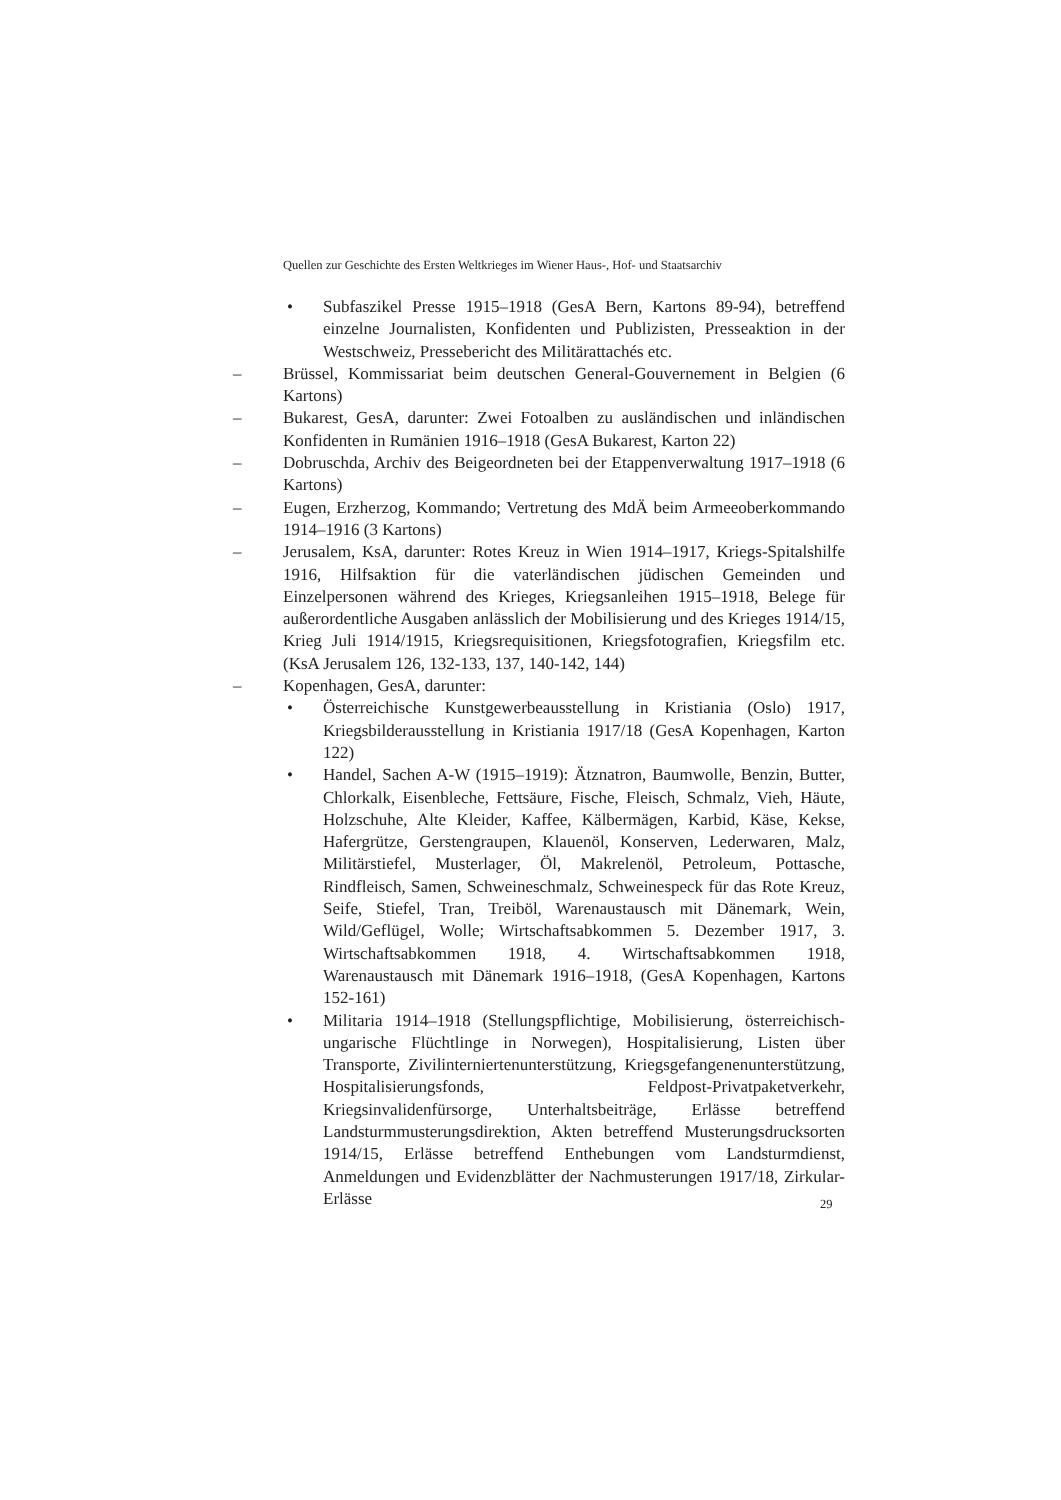Quellen zur Geschichte des Ersten Weltkrieges im Wiener Haus-, Hof- und Staatsarchiv
• Subfaszikel Presse 1915–1918 (GesA Bern, Kartons 89-94), betreffend einzelne Journalisten, Konfidenten und Publizisten, Presseaktion in der Westschweiz, Pressebericht des Militärattachés etc.
– Brüssel, Kommissariat beim deutschen General-Gouvernement in Belgien (6 Kartons)
– Bukarest, GesA, darunter: Zwei Fotoalben zu ausländischen und inländischen Konfidenten in Rumänien 1916–1918 (GesA Bukarest, Karton 22)
– Dobruschda, Archiv des Beigeordneten bei der Etappenverwaltung 1917–1918 (6 Kartons)
– Eugen, Erzherzog, Kommando; Vertretung des MdÄ beim Armeeoberkommando 1914–1916 (3 Kartons)
– Jerusalem, KsA, darunter: Rotes Kreuz in Wien 1914–1917, Kriegs-Spitalshilfe 1916, Hilfsaktion für die vaterländischen jüdischen Gemeinden und Einzelpersonen während des Krieges, Kriegsanleihen 1915–1918, Belege für außerordentliche Ausgaben anlässlich der Mobilisierung und des Krieges 1914/15, Krieg Juli 1914/1915, Kriegsrequisitionen, Kriegsfotografien, Kriegsfilm etc. (KsA Jerusalem 126, 132-133, 137, 140-142, 144)
– Kopenhagen, GesA, darunter:
• Österreichische Kunstgewerbeausstellung in Kristiania (Oslo) 1917, Kriegsbilderausstellung in Kristiania 1917/18 (GesA Kopenhagen, Karton 122)
• Handel, Sachen A-W (1915–1919): Ätznatron, Baumwolle, Benzin, Butter, Chlorkalk, Eisenbleche, Fettsäure, Fische, Fleisch, Schmalz, Vieh, Häute, Holzschuhe, Alte Kleider, Kaffee, Kälbermägen, Karbid, Käse, Kekse, Hafergrütze, Gerstengraupen, Klauenöl, Konserven, Lederwaren, Malz, Militärstiefel, Musterlager, Öl, Makrelenöl, Petroleum, Pottasche, Rindfleisch, Samen, Schweineschmalz, Schweinespeck für das Rote Kreuz, Seife, Stiefel, Tran, Treiböl, Warenaustausch mit Dänemark, Wein, Wild/Geflügel, Wolle; Wirtschaftsabkommen 5. Dezember 1917, 3. Wirtschaftsabkommen 1918, 4. Wirtschaftsabkommen 1918, Warenaustausch mit Dänemark 1916–1918, (GesA Kopenhagen, Kartons 152-161)
• Militaria 1914–1918 (Stellungspflichtige, Mobilisierung, österreichisch-ungarische Flüchtlinge in Norwegen), Hospitalisierung, Listen über Transporte, Zivilinterniertenunterstützung, Kriegsgefangenenunterstützung, Hospitalisierungsfonds, Feldpost-Privatpaketverkehr, Kriegsinvalidenfürsorge, Unterhaltsbeiträge, Erlässe betreffend Landsturmmusterungsdirektion, Akten betreffend Musterungsdrucksorten 1914/15, Erlässe betreffend Enthebungen vom Landsturmdienst, Anmeldungen und Evidenzblätter der Nachmusterungen 1917/18, Zirkular-Erlässe
29